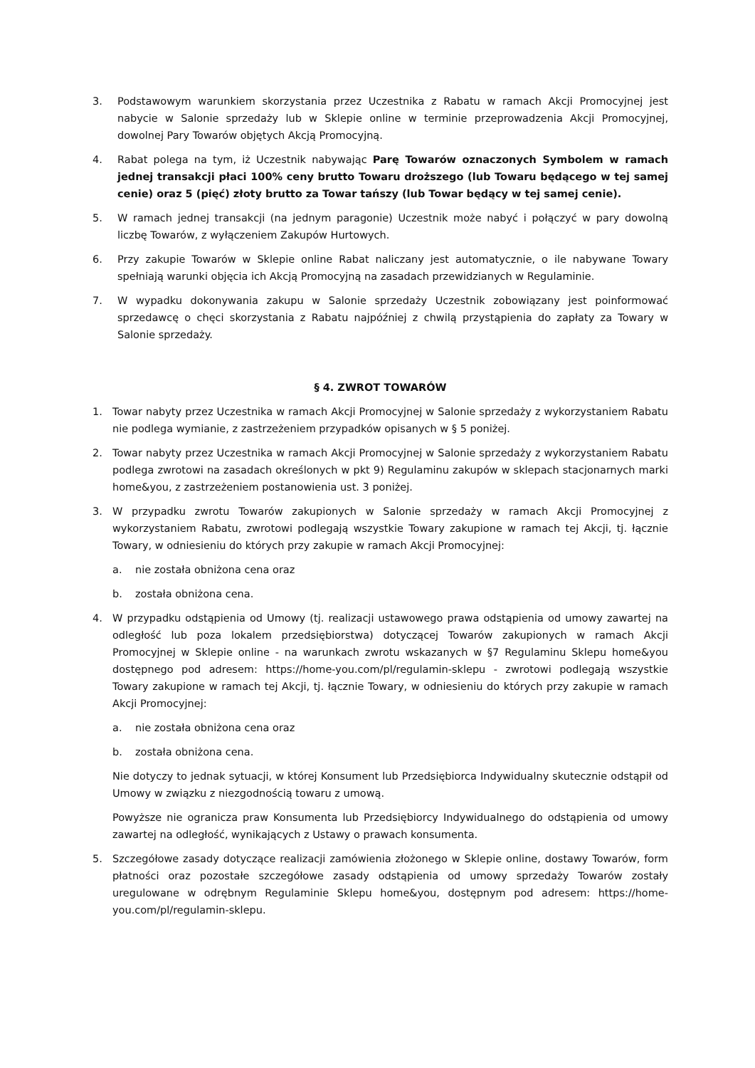3. Podstawowym warunkiem skorzystania przez Uczestnika z Rabatu w ramach Akcji Promocyjnej jest nabycie w Salonie sprzedaży lub w Sklepie online w terminie przeprowadzenia Akcji Promocyjnej, dowolnej Pary Towarów objętych Akcją Promocyjną.
4. Rabat polega na tym, iż Uczestnik nabywając Parę Towarów oznaczonych Symbolem w ramach jednej transakcji płaci 100% ceny brutto Towaru droższego (lub Towaru będącego w tej samej cenie) oraz 5 (pięć) złoty brutto za Towar tańszy (lub Towar będący w tej samej cenie).
5. W ramach jednej transakcji (na jednym paragonie) Uczestnik może nabyć i połączyć w pary dowolną liczbę Towarów, z wyłączeniem Zakupów Hurtowych.
6. Przy zakupie Towarów w Sklepie online Rabat naliczany jest automatycznie, o ile nabywane Towary spełniają warunki objęcia ich Akcją Promocyjną na zasadach przewidzianych w Regulaminie.
7. W wypadku dokonywania zakupu w Salonie sprzedaży Uczestnik zobowiązany jest poinformować sprzedawcę o chęci skorzystania z Rabatu najpóźniej z chwilą przystąpienia do zapłaty za Towary w Salonie sprzedaży.
§ 4. ZWROT TOWARÓW
1. Towar nabyty przez Uczestnika w ramach Akcji Promocyjnej w Salonie sprzedaży z wykorzystaniem Rabatu nie podlega wymianie, z zastrzeżeniem przypadków opisanych w § 5 poniżej.
2. Towar nabyty przez Uczestnika w ramach Akcji Promocyjnej w Salonie sprzedaży z wykorzystaniem Rabatu podlega zwrotowi na zasadach określonych w pkt 9) Regulaminu zakupów w sklepach stacjonarnych marki home&you, z zastrzeżeniem postanowienia ust. 3 poniżej.
3. W przypadku zwrotu Towarów zakupionych w Salonie sprzedaży w ramach Akcji Promocyjnej z wykorzystaniem Rabatu, zwrotowi podlegają wszystkie Towary zakupione w ramach tej Akcji, tj. łącznie Towary, w odniesieniu do których przy zakupie w ramach Akcji Promocyjnej:
a. nie została obniżona cena oraz
b. została obniżona cena.
4. W przypadku odstąpienia od Umowy (tj. realizacji ustawowego prawa odstąpienia od umowy zawartej na odległość lub poza lokalem przedsiębiorstwa) dotyczącej Towarów zakupionych w ramach Akcji Promocyjnej w Sklepie online - na warunkach zwrotu wskazanych w §7 Regulaminu Sklepu home&you dostępnego pod adresem: https://home-you.com/pl/regulamin-sklepu - zwrotowi podlegają wszystkie Towary zakupione w ramach tej Akcji, tj. łącznie Towary, w odniesieniu do których przy zakupie w ramach Akcji Promocyjnej:
a. nie została obniżona cena oraz
b. została obniżona cena.
Nie dotyczy to jednak sytuacji, w której Konsument lub Przedsiębiorca Indywidualny skutecznie odstąpił od Umowy w związku z niezgodnością towaru z umową.
Powyższe nie ogranicza praw Konsumenta lub Przedsiębiorcy Indywidualnego do odstąpienia od umowy zawartej na odległość, wynikających z Ustawy o prawach konsumenta.
5. Szczegółowe zasady dotyczące realizacji zamówienia złożonego w Sklepie online, dostawy Towarów, form płatności oraz pozostałe szczegółowe zasady odstąpienia od umowy sprzedaży Towarów zostały uregulowane w odrębnym Regulaminie Sklepu home&you, dostępnym pod adresem: https://home-you.com/pl/regulamin-sklepu.